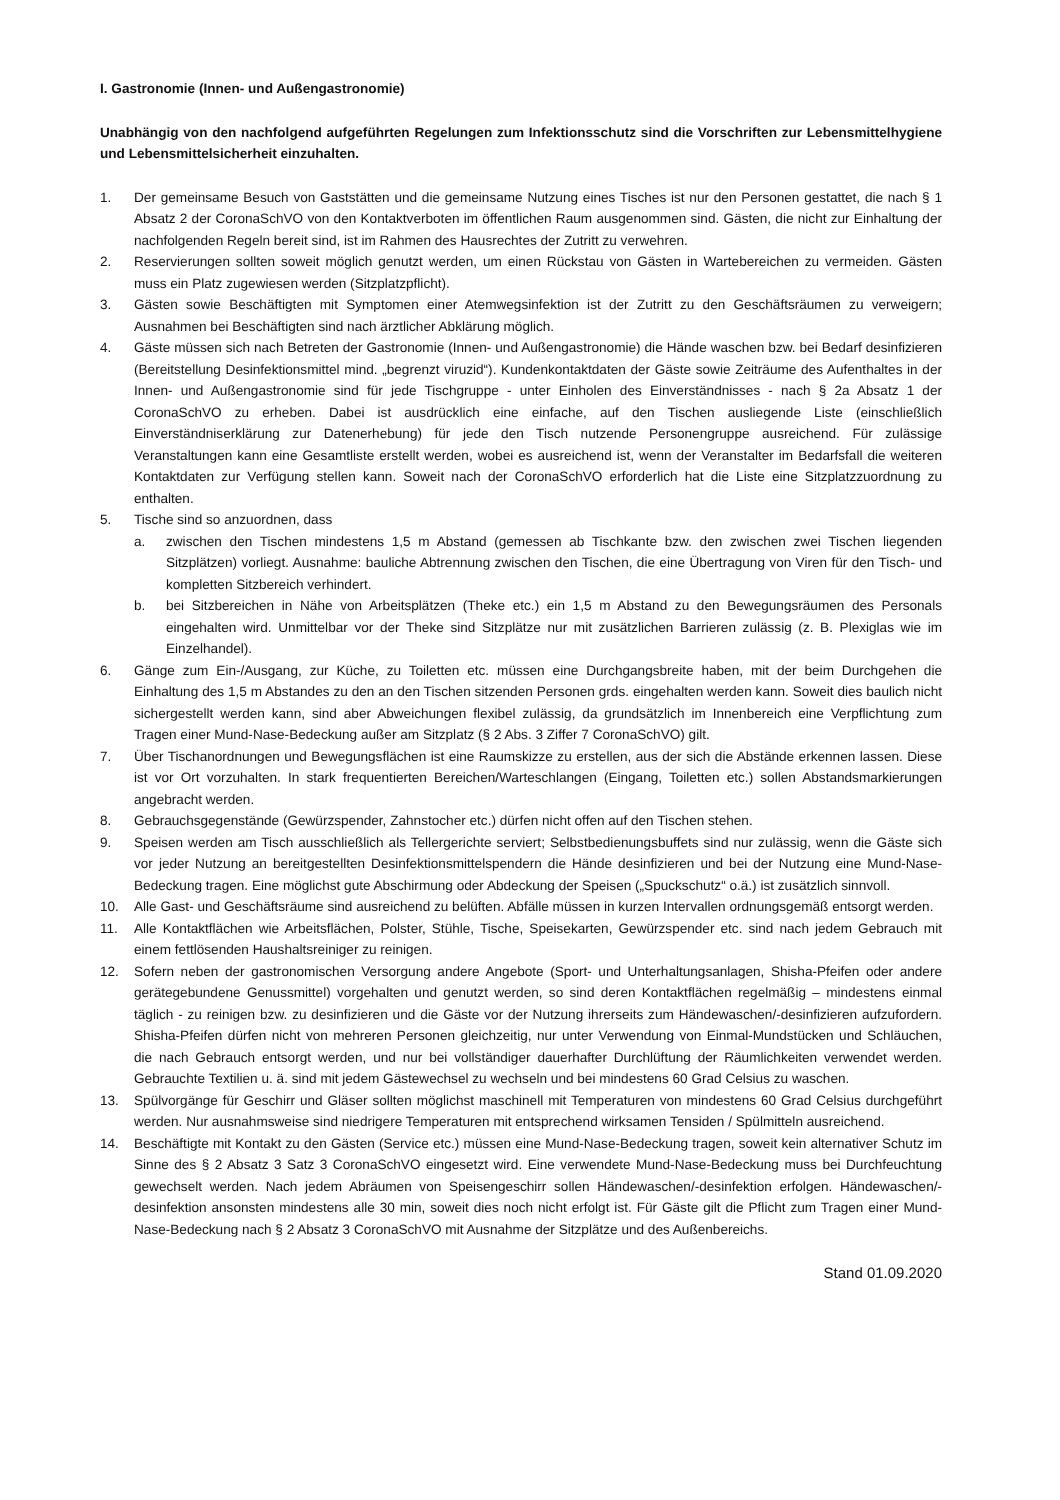I. Gastronomie (Innen- und Außengastronomie)
Unabhängig von den nachfolgend aufgeführten Regelungen zum Infektionsschutz sind die Vorschriften zur Lebensmittelhygiene und Lebensmittelsicherheit einzuhalten.
1. Der gemeinsame Besuch von Gaststätten und die gemeinsame Nutzung eines Tisches ist nur den Personen gestattet, die nach § 1 Absatz 2 der CoronaSchVO von den Kontaktverboten im öffentlichen Raum ausgenommen sind. Gästen, die nicht zur Einhaltung der nachfolgenden Regeln bereit sind, ist im Rahmen des Hausrechtes der Zutritt zu verwehren.
2. Reservierungen sollten soweit möglich genutzt werden, um einen Rückstau von Gästen in Wartebereichen zu vermeiden. Gästen muss ein Platz zugewiesen werden (Sitzplatzpflicht).
3. Gästen sowie Beschäftigten mit Symptomen einer Atemwegsinfektion ist der Zutritt zu den Geschäftsräumen zu verweigern; Ausnahmen bei Beschäftigten sind nach ärztlicher Abklärung möglich.
4. Gäste müssen sich nach Betreten der Gastronomie (Innen- und Außengastronomie) die Hände waschen bzw. bei Bedarf desinfizieren (Bereitstellung Desinfektionsmittel mind. „begrenzt viruzid“). Kundenkontaktdaten der Gäste sowie Zeiträume des Aufenthaltes in der Innen- und Außengastronomie sind für jede Tischgruppe - unter Einholen des Einverständnisses - nach § 2a Absatz 1 der CoronaSchVO zu erheben. Dabei ist ausdrücklich eine einfache, auf den Tischen ausliegende Liste (einschließlich Einverständniserklärung zur Datenerhebung) für jede den Tisch nutzende Personengruppe ausreichend. Für zulässige Veranstaltungen kann eine Gesamtliste erstellt werden, wobei es ausreichend ist, wenn der Veranstalter im Bedarfsfall die weiteren Kontaktdaten zur Verfügung stellen kann. Soweit nach der CoronaSchVO erforderlich hat die Liste eine Sitzplatzzuordnung zu enthalten.
5. Tische sind so anzuordnen, dass
a. zwischen den Tischen mindestens 1,5 m Abstand (gemessen ab Tischkante bzw. den zwischen zwei Tischen liegenden Sitzplätzen) vorliegt. Ausnahme: bauliche Abtrennung zwischen den Tischen, die eine Übertragung von Viren für den Tisch- und kompletten Sitzbereich verhindert.
b. bei Sitzbereichen in Nähe von Arbeitsplätzen (Theke etc.) ein 1,5 m Abstand zu den Bewegungsräumen des Personals eingehalten wird. Unmittelbar vor der Theke sind Sitzplätze nur mit zusätzlichen Barrieren zulässig (z. B. Plexiglas wie im Einzelhandel).
6. Gänge zum Ein-/Ausgang, zur Küche, zu Toiletten etc. müssen eine Durchgangsbreite haben, mit der beim Durchgehen die Einhaltung des 1,5 m Abstandes zu den an den Tischen sitzenden Personen grds. eingehalten werden kann. Soweit dies baulich nicht sichergestellt werden kann, sind aber Abweichungen flexibel zulässig, da grundsätzlich im Innenbereich eine Verpflichtung zum Tragen einer Mund-Nase-Bedeckung außer am Sitzplatz (§ 2 Abs. 3 Ziffer 7 CoronaSchVO) gilt.
7. Über Tischanordnungen und Bewegungsflächen ist eine Raumskizze zu erstellen, aus der sich die Abstände erkennen lassen. Diese ist vor Ort vorzuhalten. In stark frequentierten Bereichen/Warteschlangen (Eingang, Toiletten etc.) sollen Abstandsmarkierungen angebracht werden.
8. Gebrauchsgegenstände (Gewürzspender, Zahnstocher etc.) dürfen nicht offen auf den Tischen stehen.
9. Speisen werden am Tisch ausschließlich als Tellergerichte serviert; Selbstbedienungsbuffets sind nur zulässig, wenn die Gäste sich vor jeder Nutzung an bereitgestellten Desinfektionsmittelspendern die Hände desinfizieren und bei der Nutzung eine Mund-Nase-Bedeckung tragen. Eine möglichst gute Abschirmung oder Abdeckung der Speisen („Spuckschutz“ o.ä.) ist zusätzlich sinnvoll.
10. Alle Gast- und Geschäftsräume sind ausreichend zu belüften. Abfälle müssen in kurzen Intervallen ordnungsgemäß entsorgt werden.
11. Alle Kontaktflächen wie Arbeitsflächen, Polster, Stühle, Tische, Speisekarten, Gewürzspender etc. sind nach jedem Gebrauch mit einem fettlösenden Haushaltsreiniger zu reinigen.
12. Sofern neben der gastronomischen Versorgung andere Angebote (Sport- und Unterhaltungsanlagen, Shisha-Pfeifen oder andere gerätegebundene Genussmittel) vorgehalten und genutzt werden, so sind deren Kontaktflächen regelmäßig – mindestens einmal täglich - zu reinigen bzw. zu desinfizieren und die Gäste vor der Nutzung ihrerseits zum Händewaschen/-desinfizieren aufzufordern. Shisha-Pfeifen dürfen nicht von mehreren Personen gleichzeitig, nur unter Verwendung von Einmal-Mundstücken und Schläuchen, die nach Gebrauch entsorgt werden, und nur bei vollständiger dauerhafter Durchlüftung der Räumlichkeiten verwendet werden. Gebrauchte Textilien u. ä. sind mit jedem Gästewechsel zu wechseln und bei mindestens 60 Grad Celsius zu waschen.
13. Spülvorgänge für Geschirr und Gläser sollten möglichst maschinell mit Temperaturen von mindestens 60 Grad Celsius durchgeführt werden. Nur ausnahmsweise sind niedrigere Temperaturen mit entsprechend wirksamen Tensiden / Spülmitteln ausreichend.
14. Beschäftigte mit Kontakt zu den Gästen (Service etc.) müssen eine Mund-Nase-Bedeckung tragen, soweit kein alternativer Schutz im Sinne des § 2 Absatz 3 Satz 3 CoronaSchVO eingesetzt wird. Eine verwendete Mund-Nase-Bedeckung muss bei Durchfeuchtung gewechselt werden. Nach jedem Abräumen von Speisengeschirr sollen Händewaschen/-desinfektion erfolgen. Händewaschen/-desinfektion ansonsten mindestens alle 30 min, soweit dies noch nicht erfolgt ist. Für Gäste gilt die Pflicht zum Tragen einer Mund-Nase-Bedeckung nach § 2 Absatz 3 CoronaSchVO mit Ausnahme der Sitzplätze und des Außenbereichs.
Stand 01.09.2020